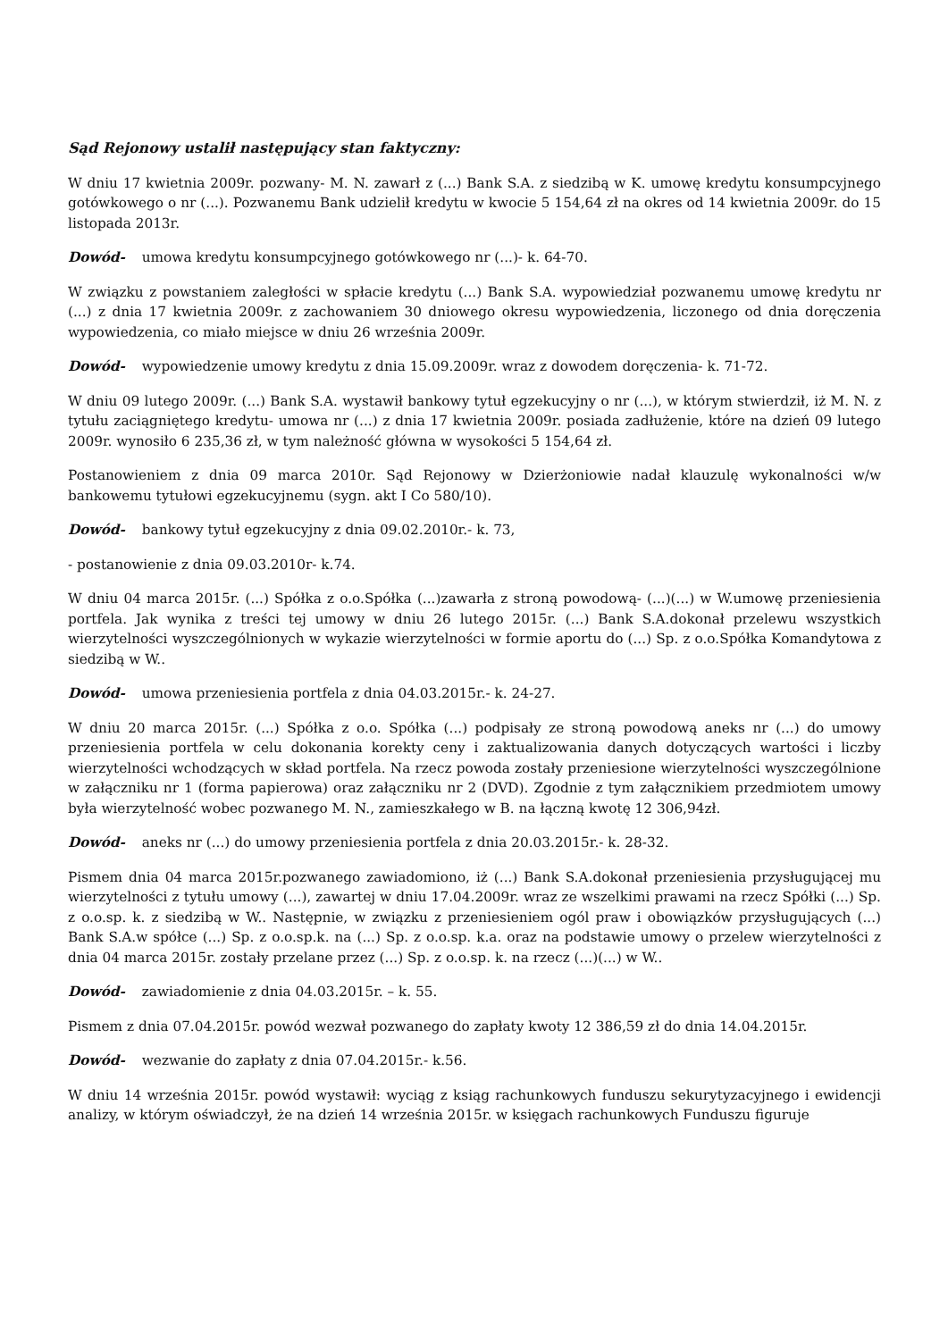Sąd Rejonowy ustalił następujący stan faktyczny:
W dniu 17 kwietnia 2009r. pozwany- M. N. zawarł z (...) Bank S.A. z siedzibą w K. umowę kredytu konsumpcyjnego gotówkowego o nr (...). Pozwanemu Bank udzielił kredytu w kwocie 5 154,64 zł na okres od 14 kwietnia 2009r. do 15 listopada 2013r.
Dowód- umowa kredytu konsumpcyjnego gotówkowego nr (...)- k. 64-70.
W związku z powstaniem zaległości w spłacie kredytu (...) Bank S.A. wypowiedział pozwanemu umowę kredytu nr (...) z dnia 17 kwietnia 2009r. z zachowaniem 30 dniowego okresu wypowiedzenia, liczonego od dnia doręczenia wypowiedzenia, co miało miejsce w dniu 26 września 2009r.
Dowód- wypowiedzenie umowy kredytu z dnia 15.09.2009r. wraz z dowodem doręczenia- k. 71-72.
W dniu 09 lutego 2009r. (...) Bank S.A. wystawił bankowy tytuł egzekucyjny o nr (...), w którym stwierdził, iż M. N. z tytułu zaciągniętego kredytu- umowa nr (...) z dnia 17 kwietnia 2009r. posiada zadłużenie, które na dzień 09 lutego 2009r. wynosiło 6 235,36 zł, w tym należność główna w wysokości 5 154,64 zł.
Postanowieniem z dnia 09 marca 2010r. Sąd Rejonowy w Dzierżoniowie nadał klauzulę wykonalności w/w bankowemu tytułowi egzekucyjnemu (sygn. akt I Co 580/10).
Dowód- bankowy tytuł egzekucyjny z dnia 09.02.2010r.- k. 73,
- postanowienie z dnia 09.03.2010r- k.74.
W dniu 04 marca 2015r. (...) Spółka z o.o.Spółka (...)zawarła z stroną powodową- (...)(...) w W.umowę przeniesienia portfela. Jak wynika z treści tej umowy w dniu 26 lutego 2015r. (...) Bank S.A.dokonał przelewu wszystkich wierzytelności wyszczególnionych w wykazie wierzytelności w formie aportu do (...) Sp. z o.o.Spółka Komandytowa z siedzibą w W..
Dowód- umowa przeniesienia portfela z dnia 04.03.2015r.- k. 24-27.
W dniu 20 marca 2015r. (...) Spółka z o.o. Spółka (...) podpisały ze stroną powodową aneks nr (...) do umowy przeniesienia portfela w celu dokonania korekty ceny i zaktualizowania danych dotyczących wartości i liczby wierzytelności wchodzących w skład portfela. Na rzecz powoda zostały przeniesione wierzytelności wyszczególnione w załączniku nr 1 (forma papierowa) oraz załączniku nr 2 (DVD). Zgodnie z tym załącznikiem przedmiotem umowy była wierzytelność wobec pozwanego M. N., zamieszkałego w B. na łączną kwotę 12 306,94zł.
Dowód- aneks nr (...) do umowy przeniesienia portfela z dnia 20.03.2015r.- k. 28-32.
Pismem dnia 04 marca 2015r.pozwanego zawiadomiono, iż (...) Bank S.A.dokonał przeniesienia przysługującej mu wierzytelności z tytułu umowy (...), zawartej w dniu 17.04.2009r. wraz ze wszelkimi prawami na rzecz Spółki (...) Sp. z o.o.sp. k. z siedzibą w W.. Następnie, w związku z przeniesieniem ogól praw i obowiązków przysługujących (...) Bank S.A.w spółce (...) Sp. z o.o.sp.k. na (...) Sp. z o.o.sp. k.a. oraz na podstawie umowy o przelew wierzytelności z dnia 04 marca 2015r. zostały przelane przez (...) Sp. z o.o.sp. k. na rzecz (...)(...) w W..
Dowód- zawiadomienie z dnia 04.03.2015r. – k. 55.
Pismem z dnia 07.04.2015r. powód wezwał pozwanego do zapłaty kwoty 12 386,59 zł do dnia 14.04.2015r.
Dowód- wezwanie do zapłaty z dnia 07.04.2015r.- k.56.
W dniu 14 września 2015r. powód wystawił: wyciąg z ksiąg rachunkowych funduszu sekurytyzacyjnego i ewidencji analizy, w którym oświadczył, że na dzień 14 września 2015r. w księgach rachunkowych Funduszu figuruje